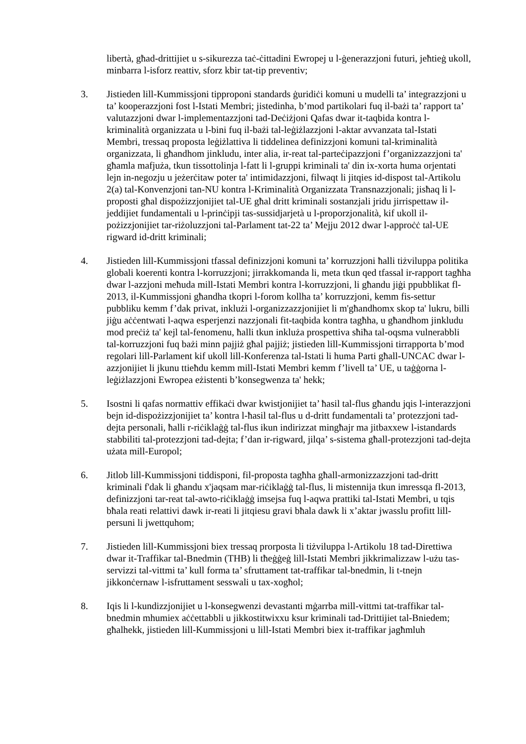libertà, għad-drittijiet u s-sikurezza taċ-ċittadini Ewropej u l-ġenerazzjoni futuri, jeħtieġ ukoll, minbarra l-isforz reattiv, sforz kbir tat-tip preventiv;
3. Jistieden lill-Kummissjoni tipproponi standards ġuridiċi komuni u mudelli ta’ integrazzjoni u ta’ kooperazzjoni fost l-Istati Membri; jistedinha, b’mod partikolari fuq il-bażi ta’ rapport ta’ valutazzjoni dwar l-implementazzjoni tad-Deċiżjoni Qafas dwar it-taqbida kontra l-kriminalità organizzata u l-bini fuq il-bażi tal-leġiżlazzjoni l-aktar avvanzata tal-Istati Membri, tressaq proposta leġiżlattiva li tiddelinea definizzjoni komuni tal-kriminalità organizzata, li għandhom jinkludu, inter alia, ir-reat tal-parteċipazzjoni f’organizzazzjoni ta' għamla mafjuża, tkun tissottolinja l-fatt li l-gruppi kriminali ta' din ix-xorta huma orjentati lejn in-negozju u jeżerċitaw poter ta' intimidazzjoni, filwaqt li jitqies id-dispost tal-Artikolu 2(a) tal-Konvenzjoni tan-NU kontra l-Kriminalità Organizzata Transnazzjonali; jisħaq li l-proposti għal dispożizzjonijiet tal-UE għal dritt kriminali sostanzjali jridu jirrispettaw il-jeddijiet fundamentali u l-prinċipji tas-sussidjarjetà u l-proporzjonalità, kif ukoll il-pożizzjonijiet tar-riżoluzzjoni tal-Parlament tat-22 ta’ Mejju 2012 dwar l-approċċ tal-UE rigward id-dritt kriminali;
4. Jistieden lill-Kummissjoni tfassal definizzjoni komuni ta’ korruzzjoni ħalli tiżviluppa politika globali koerenti kontra l-korruzzjoni; jirrakkomanda li, meta tkun qed tfassal ir-rapport tagħha dwar l-azzjoni meħuda mill-Istati Membri kontra l-korruzzjoni, li għandu jiġi ppubblikat fl-2013, il-Kummissjoni għandha tkopri l-forom kollha ta’ korruzzjoni, kemm fis-settur pubbliku kemm f’dak privat, inklużi l-organizzazzjonijiet li m'għandhomx skop ta' lukru, billi jiġu aċċentwati l-aqwa esperjenzi nazzjonali fit-taqbida kontra tagħha, u għandhom jinkludu mod preċiż ta' kejl tal-fenomenu, ħalli tkun inkluża prospettiva sħiħa tal-oqsma vulnerabbli tal-korruzzjoni fuq bażi minn pajjiż għal pajjiż; jistieden lill-Kummissjoni tirrapporta b’mod regolari lill-Parlament kif ukoll lill-Konferenza tal-Istati li huma Parti għall-UNCAC dwar l-azzjonijiet li jkunu ttieħdu kemm mill-Istati Membri kemm f’livell ta’ UE, u taġġorna l-leġiżlazzjoni Ewropea eżistenti b’konsegwenza ta' hekk;
5. Isostni li qafas normattiv effikaċi dwar kwistjonijiet ta’ ħasil tal-flus għandu jqis l-interazzjoni bejn id-dispożizzjonijiet ta’ kontra l-ħasil tal-flus u d-dritt fundamentali ta’ protezzjoni tad-dejta personali, ħalli r-riċiklaġġ tal-flus ikun indirizzat mingħajr ma jitbaxxew l-istandards stabbiliti tal-protezzjoni tad-dejta; f’dan ir-rigward, jilqa’ s-sistema għall-protezzjoni tad-dejta użata mill-Europol;
6. Jitlob lill-Kummissjoni tiddisponi, fil-proposta tagħha għall-armonizzazzjoni tad-dritt kriminali f'dak li għandu x'jaqsam mar-riċiklaġġ tal-flus, li mistennija tkun imressqa fl-2013, definizzjoni tar-reat tal-awto-riċiklaġġ imsejsa fuq l-aqwa prattiki tal-Istati Membri, u tqis bħala reati relattivi dawk ir-reati li jitqiesu gravi bħala dawk li x’aktar jwasslu profitt lill-persuni li jwettquhom;
7. Jistieden lill-Kummissjoni biex tressaq prorposta li tiżviluppa l-Artikolu 18 tad-Direttiwa dwar it-Traffikar tal-Bnedmin (THB) li tħeġġeġ lill-Istati Membri jikkrimalizzaw l-użu tas-servizzi tal-vittmi ta’ kull forma ta’ sfruttament tat-traffikar tal-bnedmin, li t-tnejn jikkonċernaw l-isfruttament sesswali u tax-xogħol;
8. Iqis li l-kundizzjonijiet u l-konsegwenzi devastanti mġarrba mill-vittmi tat-traffikar tal-bnedmin mhumiex aċċettabbli u jikkostitwixxu ksur kriminali tad-Drittijiet tal-Bniedem; għalhekk, jistieden lill-Kummissjoni u lill-Istati Membri biex it-traffikar jagħmluh